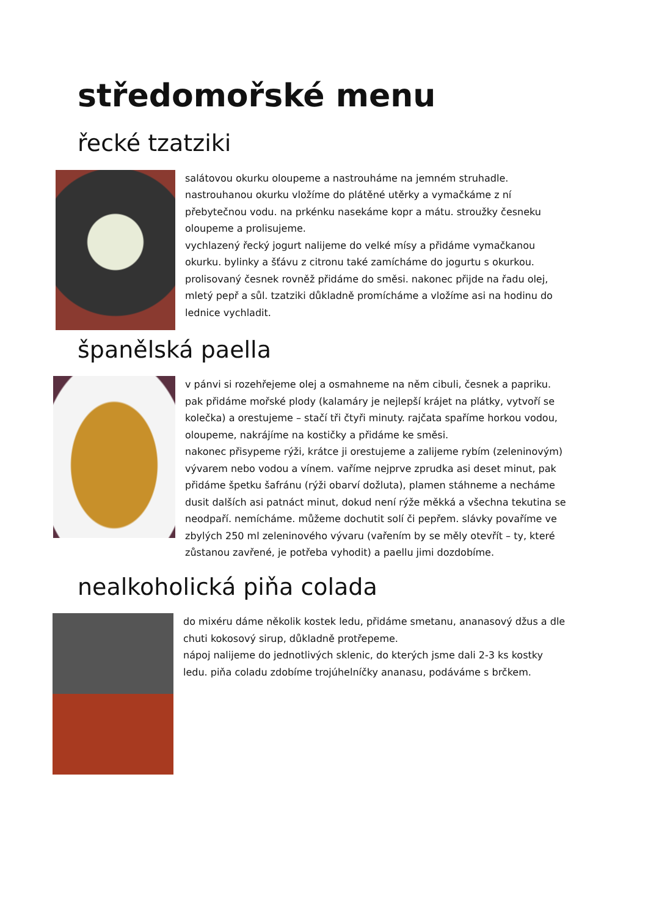středomořské menu
řecké tzatziki
salátovou okurku oloupeme a nastrouháme na jemném struhadle. nastrouhanou okurku vložíme do plátěné utěrky a vymačkáme z ní přebytečnou vodu. na prkénku nasekáme kopr a mátu. stroužky česneku oloupeme a prolisujeme.
vychlazený řecký jogurt nalijeme do velké mísy a přidáme vymačkanou okurku. bylinky a šťávu z citronu také zamícháme do jogurtu s okurkou. prolisovaný česnek rovněž přidáme do směsi. nakonec přijde na řadu olej, mletý pepř a sůl. tzatziki důkladně promícháme a vložíme asi na hodinu do lednice vychladit.
španělská paella
v pánvi si rozehřejeme olej a osmahneme na něm cibuli, česnek a papriku. pak přidáme mořské plody (kalamáry je nejlepší krájet na plátky, vytvoří se kolečka) a orestujeme – stačí tři čtyři minuty. rajčata spaříme horkou vodou, oloupeme, nakrájíme na kostičky a přidáme ke směsi.
nakonec přisypeme rýži, krátce ji orestujeme a zalijeme rybím (zeleninovým) vývarem nebo vodou a vínem. vaříme nejprve zprudka asi deset minut, pak přidáme špetku šafránu (rýži obarví dožluta), plamen stáhneme a necháme dusit dalších asi patnáct minut, dokud není rýže měkká a všechna tekutina se neodpaří. nemícháme. můžeme dochutit solí či pepřem. slávky povaříme ve zbylých 250 ml zeleninového vývaru (vařením by se měly otevřít – ty, které zůstanou zavřené, je potřeba vyhodit) a paellu jimi dozdobíme.
nealkoholická piňa colada
do mixéru dáme několik kostek ledu, přidáme smetanu, ananasový džus a dle chuti kokosový sirup, důkladně protřepeme.
nápoj nalijeme do jednotlivých sklenic, do kterých jsme dali 2-3 ks kostky ledu. piňa coladu zdobíme trojúhelníčky ananasu, podáváme s brčkem.